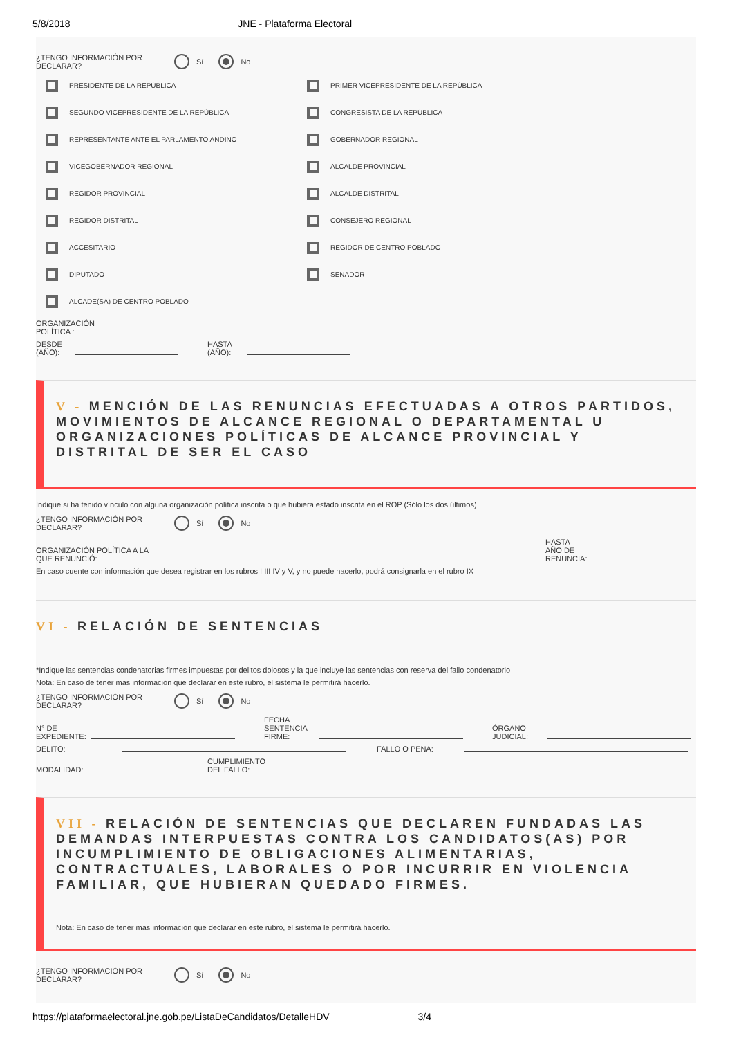5/8/2018 JNE - Plataforma Electoral
¿TENGO INFORMACIÓN POR DECLARAR?
Sí No
PRESIDENTE DE LA REPÚBLICA
PRIMER VICEPRESIDENTE DE LA REPÚBLICA
SEGUNDO VICEPRESIDENTE DE LA REPÚBLICA
CONGRESISTA DE LA REPÚBLICA
REPRESENTANTE ANTE EL PARLAMENTO ANDINO
GOBERNADOR REGIONAL
VICEGOBERNADOR REGIONAL
ALCALDE PROVINCIAL
REGIDOR PROVINCIAL
ALCALDE DISTRITAL
REGIDOR DISTRITAL
CONSEJERO REGIONAL
ACCESITARIO
REGIDOR DE CENTRO POBLADO
DIPUTADO
SENADOR
ALCADE(SA) DE CENTRO POBLADO
ORGANIZACIÓN POLÍTICA :
DESDE (AÑO):
HASTA (AÑO):
V - MENCIÓN DE LAS RENUNCIAS EFECTUADAS A OTROS PARTIDOS, MOVIMIENTOS DE ALCANCE REGIONAL O DEPARTAMENTAL U ORGANIZACIONES POLÍTICAS DE ALCANCE PROVINCIAL Y DISTRITAL DE SER EL CASO
Indique si ha tenido vínculo con alguna organización política inscrita o que hubiera estado inscrita en el ROP (Sólo los dos últimos)
¿TENGO INFORMACIÓN POR DECLARAR?
Sí No
ORGANIZACIÓN POLÍTICA A LA QUE RENUNCIÓ:
HASTA AÑO DE RENUNCIA:
En caso cuente con información que desea registrar en los rubros I III IV y V, y no puede hacerlo, podrá consignarla en el rubro IX
VI - RELACIÓN DE SENTENCIAS
*Indique las sentencias condenatorias firmes impuestas por delitos dolosos y la que incluye las sentencias con reserva del fallo condenatorio
Nota: En caso de tener más información que declarar en este rubro, el sistema le permitirá hacerlo.
¿TENGO INFORMACIÓN POR DECLARAR?
Sí No
N° DE EXPEDIENTE:
FECHA SENTENCIA FIRME:
ÓRGANO JUDICIAL:
DELITO:
FALLO O PENA:
MODALIDAD:
CUMPLIMIENTO DEL FALLO:
VII - RELACIÓN DE SENTENCIAS QUE DECLAREN FUNDADAS LAS DEMANDAS INTERPUESTAS CONTRA LOS CANDIDATOS(AS) POR INCUMPLIMIENTO DE OBLIGACIONES ALIMENTARIAS, CONTRACTUALES, LABORALES O POR INCURRIR EN VIOLENCIA FAMILIAR, QUE HUBIERAN QUEDADO FIRMES.
Nota: En caso de tener más información que declarar en este rubro, el sistema le permitirá hacerlo.
¿TENGO INFORMACIÓN POR DECLARAR?
Sí No
https://plataformaelectoral.jne.gob.pe/ListaDeCandidatos/DetalleHDV 3/4